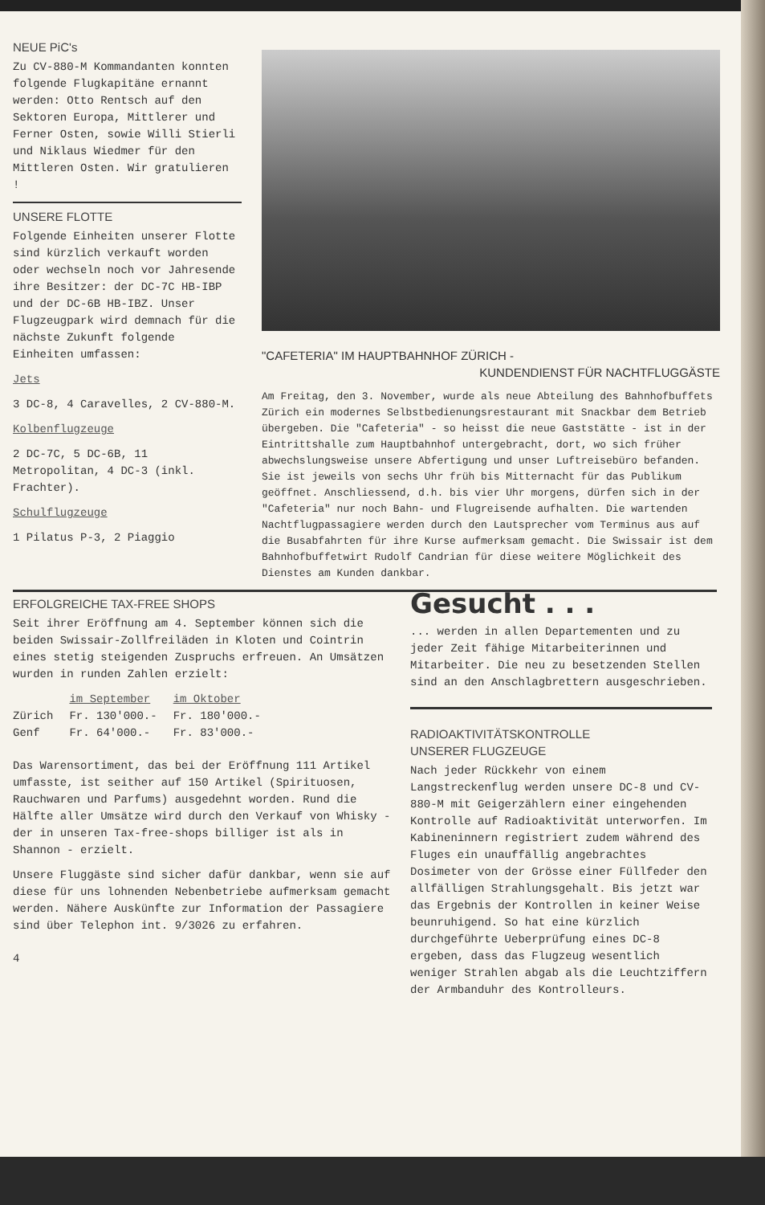NEUE PiC's
Zu CV-880-M Kommandanten konnten folgende Flugkapitäne ernannt werden: Otto Rentsch auf den Sektoren Europa, Mittlerer und Ferner Osten, sowie Willi Stierli und Niklaus Wiedmer für den Mittleren Osten. Wir gratulieren !
UNSERE FLOTTE
Folgende Einheiten unserer Flotte sind kürzlich verkauft worden oder wechseln noch vor Jahresende ihre Besitzer: der DC-7C HB-IBP und der DC-6B HB-IBZ. Unser Flugzeugpark wird demnach für die nächste Zukunft folgende Einheiten umfassen:
Jets
3 DC-8, 4 Caravelles, 2 CV-880-M.
Kolbenflugzeuge
2 DC-7C, 5 DC-6B, 11 Metropolitan, 4 DC-3 (inkl. Frachter).
Schulflugzeuge
1 Pilatus P-3, 2 Piaggio
"CAFETERIA" IM HAUPTBAHNHOF ZÜRICH -
KUNDENDIENST FÜR NACHTFLUGGÄSTE
Am Freitag, den 3. November, wurde als neue Abteilung des Bahnhofbuffets Zürich ein modernes Selbstbedienungsrestaurant mit Snackbar dem Betrieb übergeben. Die "Cafeteria" - so heisst die neue Gaststätte - ist in der Eintrittshalle zum Hauptbahnhof untergebracht, dort, wo sich früher abwechslungsweise unsere Abfertigung und unser Luftreisebüro befanden. Sie ist jeweils von sechs Uhr früh bis Mitternacht für das Publikum geöffnet. Anschliessend, d.h. bis vier Uhr morgens, dürfen sich in der "Cafeteria" nur noch Bahn- und Flugreisende aufhalten. Die wartenden Nachtflugpassagiere werden durch den Lautsprecher vom Terminus aus auf die Busabfahrten für ihre Kurse aufmerksam gemacht. Die Swissair ist dem Bahnhofbuffetwirt Rudolf Candrian für diese weitere Möglichkeit des Dienstes am Kunden dankbar.
ERFOLGREICHE TAX-FREE SHOPS
Seit ihrer Eröffnung am 4. September können sich die beiden Swissair-Zollfreiläden in Kloten und Cointrin eines stetig steigenden Zuspruchs erfreuen. An Umsätzen wurden in runden Zahlen erzielt:
| | im September | im Oktober |
| --- | --- | --- |
| Zürich | Fr. 130'000.- | Fr. 180'000.- |
| Genf | Fr. 64'000.- | Fr. 83'000.- |
Das Warensortiment, das bei der Eröffnung 111 Artikel umfasste, ist seither auf 150 Artikel (Spirituosen, Rauchwaren und Parfums) ausgedehnt worden. Rund die Hälfte aller Umsätze wird durch den Verkauf von Whisky - der in unseren Tax-free-shops billiger ist als in Shannon - erzielt.
Unsere Fluggäste sind sicher dafür dankbar, wenn sie auf diese für uns lohnenden Nebenbetriebe aufmerksam gemacht werden. Nähere Auskünfte zur Information der Passagiere sind über Telephon int. 9/3026 zu erfahren.
4
Gesucht . . .
... werden in allen Departementen und zu jeder Zeit fähige Mitarbeiterinnen und Mitarbeiter. Die neu zu besetzenden Stellen sind an den Anschlagbrettern ausgeschrieben.
RADIOAKTIVITÄTSKONTROLLE
UNSERER FLUGZEUGE
Nach jeder Rückkehr von einem Langstreckenflug werden unsere DC-8 und CV-880-M mit Geigerzählern einer eingehenden Kontrolle auf Radioaktivität unterworfen. Im Kabineninnern registriert zudem während des Fluges ein unauffällig angebrachtes Dosimeter von der Grösse einer Füllfeder den allfälligen Strahlungsgehalt. Bis jetzt war das Ergebnis der Kontrollen in keiner Weise beunruhigend. So hat eine kürzlich durchgeführte Ueberprüfung eines DC-8 ergeben, dass das Flugzeug wesentlich weniger Strahlen abgab als die Leuchtziffern der Armbanduhr des Kontrolleurs.